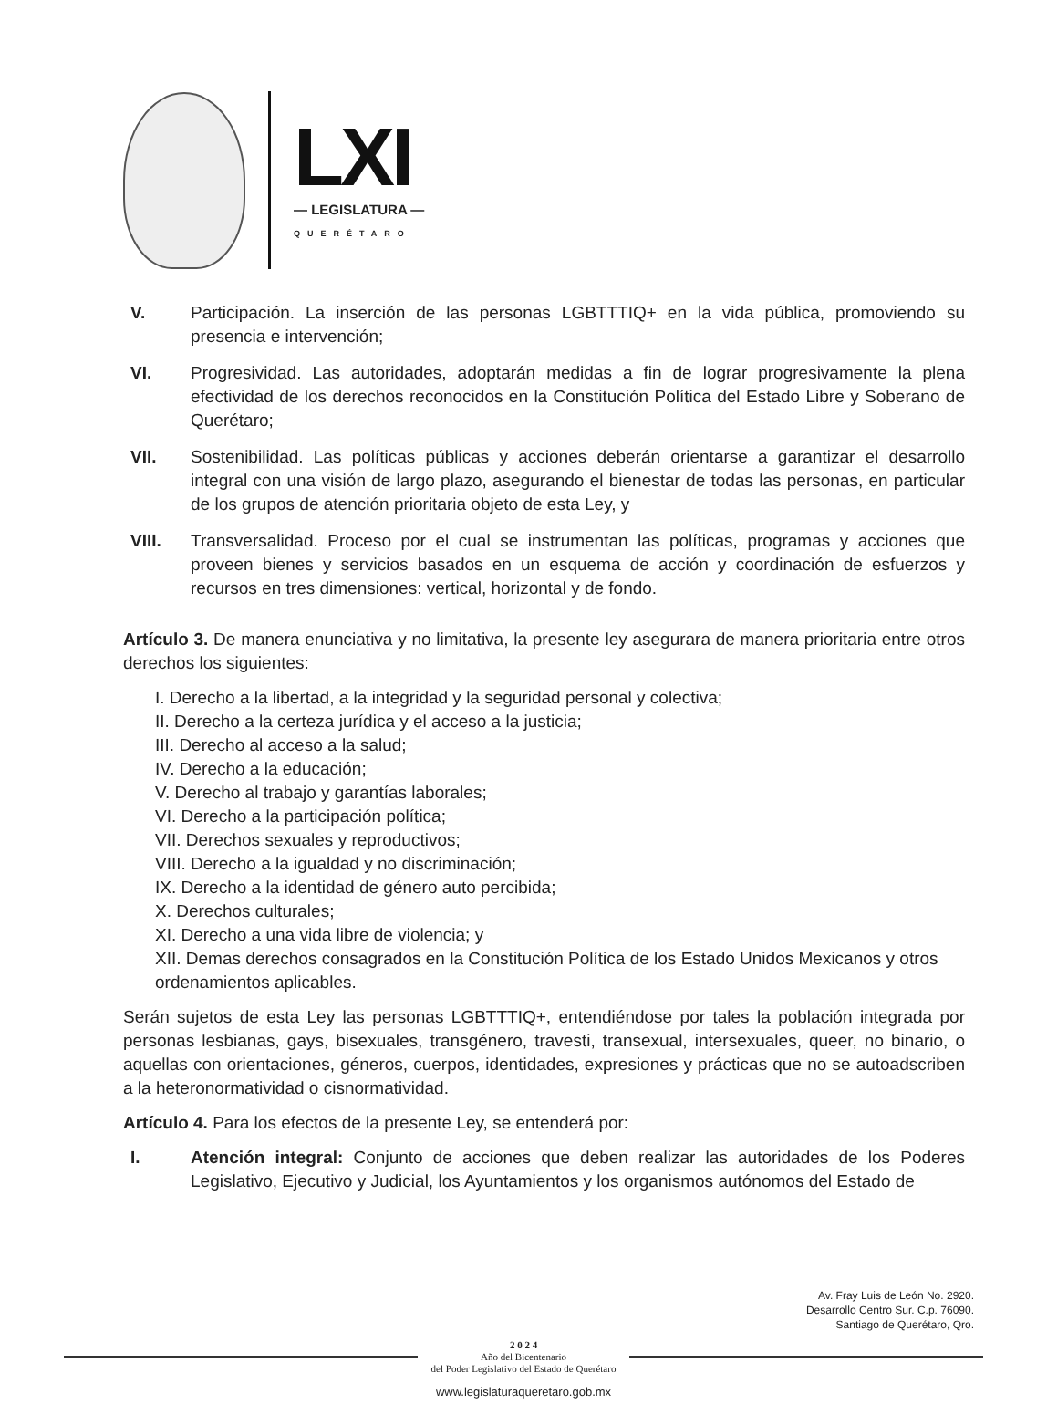LXI
— LEGISLATURA —
QUERÉTARO
V. Participación. La inserción de las personas LGBTTTIQ+ en la vida pública, promoviendo su presencia e intervención;
VI. Progresividad. Las autoridades, adoptarán medidas a fin de lograr progresivamente la plena efectividad de los derechos reconocidos en la Constitución Política del Estado Libre y Soberano de Querétaro;
VII. Sostenibilidad. Las políticas públicas y acciones deberán orientarse a garantizar el desarrollo integral con una visión de largo plazo, asegurando el bienestar de todas las personas, en particular de los grupos de atención prioritaria objeto de esta Ley, y
VIII. Transversalidad. Proceso por el cual se instrumentan las políticas, programas y acciones que proveen bienes y servicios basados en un esquema de acción y coordinación de esfuerzos y recursos en tres dimensiones: vertical, horizontal y de fondo.
Artículo 3. De manera enunciativa y no limitativa, la presente ley asegurara de manera prioritaria entre otros derechos los siguientes:
I. Derecho a la libertad, a la integridad y la seguridad personal y colectiva;
II. Derecho a la certeza jurídica y el acceso a la justicia;
III. Derecho al acceso a la salud;
IV. Derecho a la educación;
V. Derecho al trabajo y garantías laborales;
VI. Derecho a la participación política;
VII. Derechos sexuales y reproductivos;
VIII. Derecho a la igualdad y no discriminación;
IX. Derecho a la identidad de género auto percibida;
X. Derechos culturales;
XI. Derecho a una vida libre de violencia; y
XII. Demas derechos consagrados en la Constitución Política de los Estado Unidos Mexicanos y otros ordenamientos aplicables.
Serán sujetos de esta Ley las personas LGBTTTIQ+, entendiéndose por tales la población integrada por personas lesbianas, gays, bisexuales, transgénero, travesti, transexual, intersexuales, queer, no binario, o aquellas con orientaciones, géneros, cuerpos, identidades, expresiones y prácticas que no se autoadscriben a la heteronormatividad o cisnormatividad.
Artículo 4. Para los efectos de la presente Ley, se entenderá por:
I. Atención integral: Conjunto de acciones que deben realizar las autoridades de los Poderes Legislativo, Ejecutivo y Judicial, los Ayuntamientos y los organismos autónomos del Estado de
Av. Fray Luis de León No. 2920.
Desarrollo Centro Sur. C.p. 76090.
Santiago de Querétaro, Qro.
2 0 2 4
Año del Bicentenario
del Poder Legislativo del Estado de Querétaro
www.legislaturaqueretaro.gob.mx